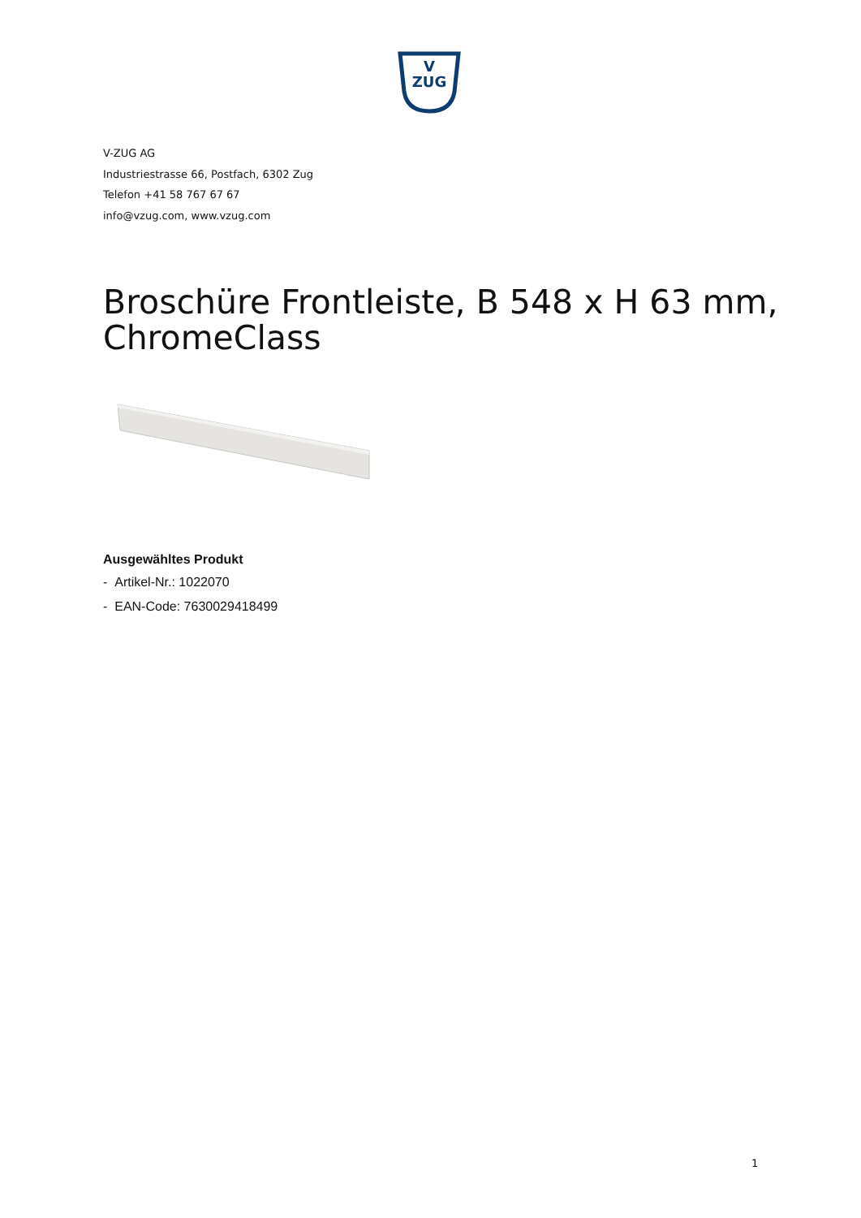V
ZUG
V-ZUG AG
Industriestrasse 66, Postfach, 6302 Zug
Telefon +41 58 767 67 67
info@vzug.com, www.vzug.com
Broschüre Frontleiste, B 548 x H 63 mm,
ChromeClass
Ausgewähltes Produkt
- Artikel-Nr.: 1022070
- EAN-Code: 7630029418499
1